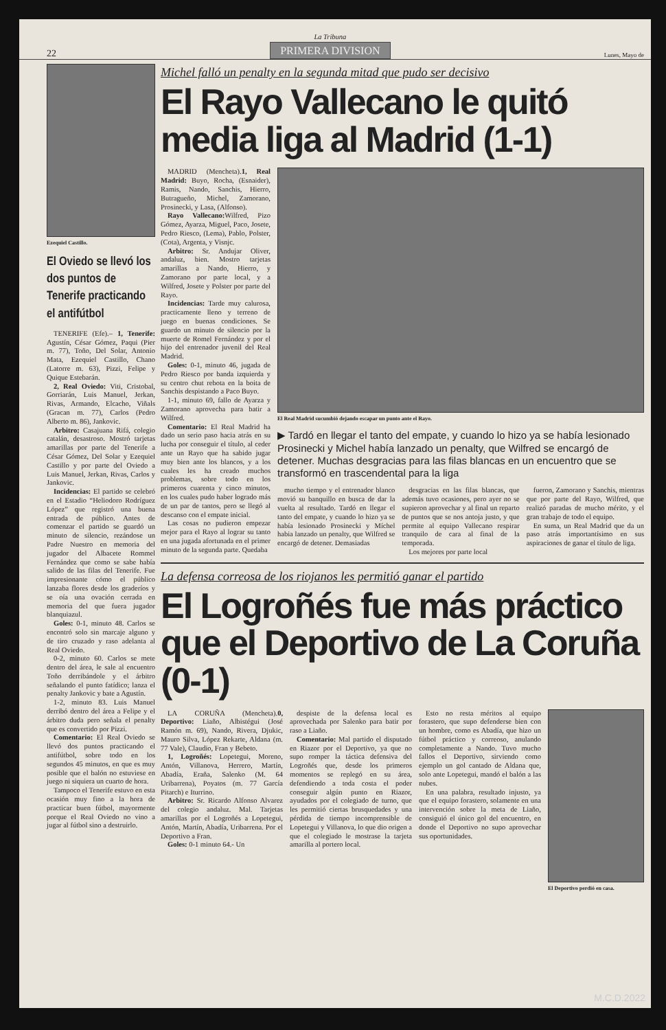22
La Tribuna
PRIMERA DIVISION
Lunes, Mayo de
Ezequiel Castillo.
El Oviedo se llevó los dos puntos de Tenerife practicando el antifútbol
TENERIFE (Efe).– 1, Tenerife: Agustín, César Gómez, Paqui (Pier m. 77), Toño, Del Solar, Antonio Mata, Ezequiel Castillo, Chano (Latorre m. 63), Pizzi, Felipe y Quique Estebarán.
2, Real Oviedo: Viti, Cristobal, Gorriarán, Luis Manuel, Jerkan, Rivas, Armando, Elcacho, Viñals (Gracan m. 77), Carlos (Pedro Alberto m. 86), Jankovic.
Arbitro: Casajuana Rifá, colegio catalán, desastroso. Mostró tarjetas amarillas por parte del Tenerife a César Gómez, Del Solar y Ezequiel Castillo y por parte del Oviedo a Luis Manuel, Jerkan, Rivas, Carlos y Jankovic.
Incidencias: El partido se celebró en el Estadio “Heliodoro Rodríguez López” que registró una buena entrada de público. Antes de comenzar el partido se guardó un minuto de silencio, rezándose un Padre Nuestro en memoria del jugador del Albacete Rommel Fernández que como se sabe había salido de las filas del Tenerife. Fue impresionante cómo el público lanzaba flores desde los graderíos y se oía una ovación cerrada en memoria del que fuera jugador blanquiazul.
Goles: 0-1, minuto 48. Carlos se encontró solo sin marcaje alguno y de tiro cruzado y raso adelanta al Real Oviedo.
0-2, minuto 60. Carlos se mete dentro del área, le sale al encuentro Toño derribándole y el árbitro señalando el punto fatídico; lanza el penalty Jankovic y bate a Agustín.
1-2, minuto 83. Luis Manuel derribó dentro del área a Felipe y el árbitro duda pero señala el penalty que es convertido por Pizzi.
Comentario: El Real Oviedo se llevó dos puntos practicando el antifútbol, sobre todo en los segundos 45 minutos, en que es muy posible que el balón no estuviese en juego ni siquiera un cuarto de hora.
Tampoco el Tenerife estuvo en esta ocasión muy fino a la hora de practicar buen fútbol, mayormente porque el Real Oviedo no vino a jugar al fútbol sino a destruirlo.
Michel falló un penalty en la segunda mitad que pudo ser decisivo
El Rayo Vallecano le quitó media liga al Madrid (1-1)
MADRID (Mencheta).1, Real Madrid: Buyo, Rocha, (Esnaider), Ramis, Nando, Sanchis, Hierro, Butragueño, Michel, Zamorano, Prosinecki, y Lasa, (Alfonso).
Rayo Vallecano: Wilfred, Pizo Gómez, Ayarza, Miguel, Paco, Josete, Pedro Riesco, (Lema), Pablo, Polster, (Cota), Argenta, y Visnjc.
Arbitro: Sr. Andujar Oliver, andaluz, bien. Mostro tarjetas amarillas a Nando, Hierro, y Zamorano por parte local, y a Wilfred, Josete y Polster por parte del Rayo.
Incidencias: Tarde muy calurosa, practicamente lleno y terreno de juego en buenas condiciones. Se guardo un minuto de silencio por la muerte de Romel Fernández y por el hijo del entrenador juvenil del Real Madrid.
Goles: 0-1, minuto 46, jugada de Pedro Riesco por banda izquierda y su centro chut rebota en la boita de Sanchis despistando a Paco Buyo.
1-1, minuto 69, fallo de Ayarza y Zamorano aprovecha para batir a Wilfred.
Comentario: El Real Madrid ha dado un serio paso hacia atrás en su lucha por conseguir el título, al ceder ante un Rayo que ha sabido jugar muy bien ante los blancos, y a los cuales les ha creado muchos problemas, sobre todo en los primeros cuarenta y cinco minutos, en los cuales pudo haber logrado más de un par de tantos, pero se llegó al descanso con el empate inicial.
Las cosas no pudieron empezar mejor para el Rayo al lograr su tanto en una jugada afortunada en el primer minuto de la segunda parte. Quedaba
El Real Madrid sucumbió dejando escapar un punto ante el Rayo.
▶ Tardó en llegar el tanto del empate, y cuando lo hizo ya se había lesionado Prosinecki y Michel había lanzado un penalty, que Wilfred se encargó de detener. Muchas desgracias para las filas blancas en un encuentro que se transformó en trascendental para la liga
mucho tiempo y el entrenador blanco movió su banquillo en busca de dar la vuelta al resultado. Tardó en llegar el tanto del empate, y cuando lo hizo ya se había lesionado Prosinecki y Míchel habia lanzado un penalty, que Wilfred se encargó de detener. Demasiadas
desgracias en las filas blancas, que además tuvo ocasiones, pero ayer no se supieron aprovechar y al final un reparto de puntos que se nos antoja justo, y que permite al equipo Vallecano respirar tranquilo de cara al final de la temporada.
Los mejores por parte local
fueron, Zamorano y Sanchis, mientras que por parte del Rayo, Wilfred, que realizó paradas de mucho mérito, y el gran trabajo de todo el equipo.
En suma, un Real Madrid que da un paso atrás importantísimo en sus aspiraciones de ganar el título de liga.
La defensa correosa de los riojanos les permitió ganar el partido
El Logroñés fue más práctico que el Deportivo de La Coruña (0-1)
LA CORUÑA (Mencheta).0, Deportivo: Liaño, Albistégui (José Ramón m. 69), Nando, Rivera, Djukic, Mauro Silva, López Rekarte, Aldana (m. 77 Vale), Claudio, Fran y Bebeto.
1, Logroñés: Lopetegui, Moreno, Antón, Villanova, Herrero, Martín, Abadía, Eraña, Salenko (M. 64 Uribarrena), Poyatos (m. 77 García Pitarch) e Iturrino.
Arbitro: Sr. Ricardo Alfonso Alvarez del colegio andaluz. Mal. Tarjetas amarillas por el Logroñés a Lopetegui, Antón, Martín, Abadía, Uribarrena. Por el Deportivo a Fran.
Goles: 0-1 minuto 64.- Un
despiste de la defensa local es aprovechada por Salenko para batir por raso a Liaño.
Comentario: Mal partido el disputado en Riazor por el Deportivo, ya que no supo romper la táctica defensiva del Logroñés que, desde los primeros momentos se replegó en su área, defendiendo a toda costa el poder conseguir algún punto en Riazor, ayudados por el colegiado de turno, que les permitió ciertas brusquedades y una pérdida de tiempo incomprensible de Lopetegui y Villanova, lo que dio origen a que el colegiado le mostrase la tarjeta amarilla al portero local.
Esto no resta méritos al equipo forastero, que supo defenderse bien con un hombre, como es Abadía, que hizo un fútbol práctico y correoso, anulando completamente a Nando. Tuvo mucho fallos el Deportivo, sirviendo como ejemplo un gol cantado de Aldana que, solo ante Lopetegui, mandó el balón a las nubes.
En una palabra, resultado injusto, ya que el equipo forastero, solamente en una intervención sobre la meta de Liaño, consiguió el único gol del encuentro, en donde el Deportivo no supo aprovechar sus oportunidades.
El Deportivo perdió en casa.
M.C.D.2022